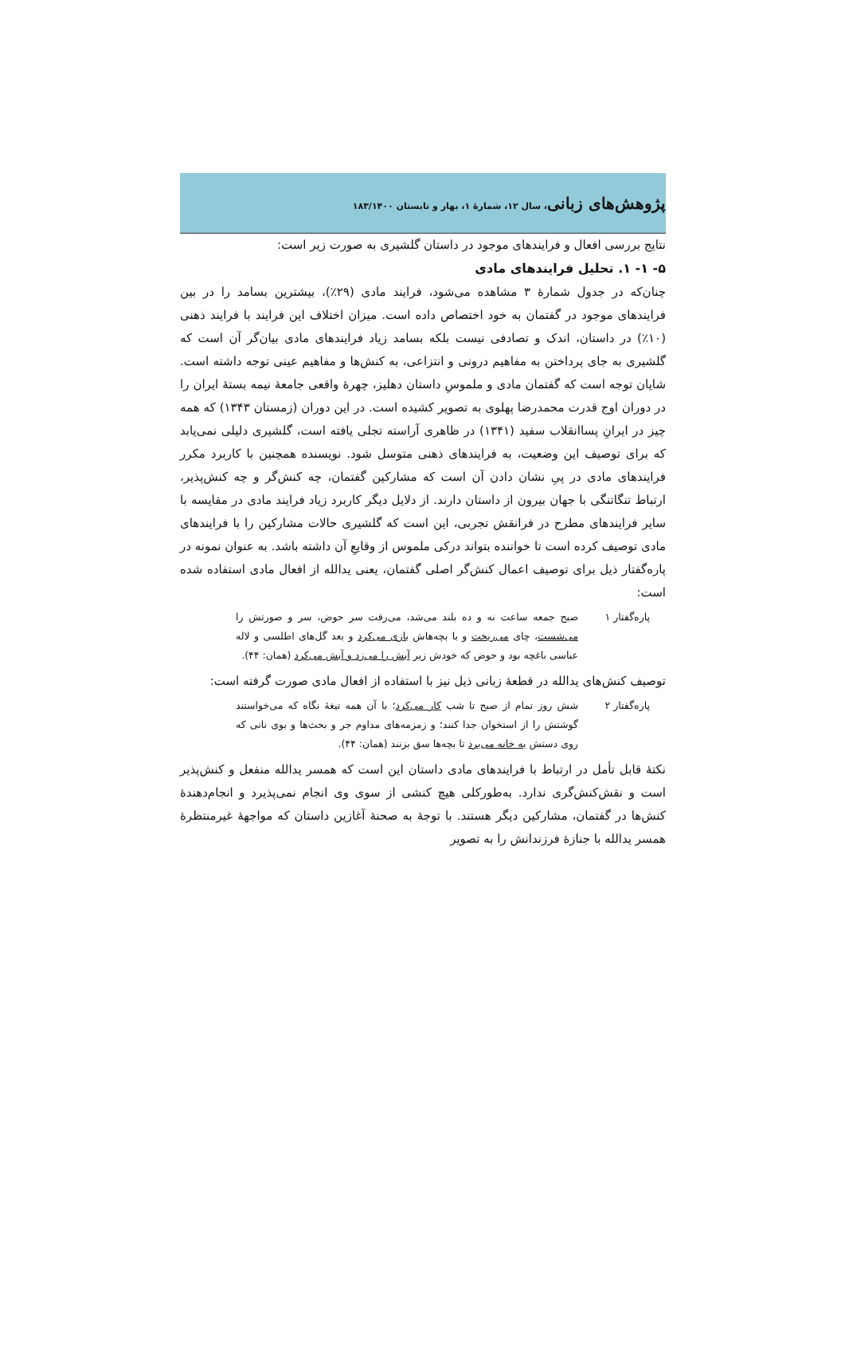پژوهش‌های زبانی، سال ۱۲، شمارهٔ ۱، بهار و تابستان ۱۸۳/۱۴۰۰
نتایج بررسی افعال و فرایندهای موجود در داستان گلشیری به صورت زیر است:
۵- ۱- ۱. تحلیل فرایندهای مادی
چنان‌که در جدول شمارهٔ ۳ مشاهده می‌شود، فرایند مادی (۲۹٪)، بیشترین بسامد را در بین فرایندهای موجود در گفتمان به خود اختصاص داده است. میزان اختلاف این فرایند با فرایند ذهنی (۱۰٪) در داستان، اندک و تصادفی نیست بلکه بسامد زیاد فرایندهای مادی بیان‌گر آن است که گلشیری به جای پرداختن به مفاهیم درونی و انتزاعی، به کنش‌ها و مفاهیم عینی توجه داشته است. شایان توجه است که گفتمان مادی و ملموسِ داستان دهلیز، چهرهٔ واقعی جامعهٔ نیمه بستهٔ ایران را در دوران اوج قدرت محمدرضا پهلوی به تصویر کشیده است. در این دوران (زمستان ۱۳۴۳) که همه چیز در ایرانِ پساانقلاب سفید (۱۳۴۱) در ظاهری آراسته تجلی یافته است، گلشیری دلیلی نمی‌یابد که برای توصیف این وضعیت، به فرایندهای ذهنی متوسل شود. نویسنده همچنین با کاربرد مکرر فرایندهای مادی در پیِ نشان دادن آن است که مشارکین گفتمان، چه کنش‌گر و چه کنش‌پذیر، ارتباط تنگاتنگی با جهان بیرون از داستان دارند. از دلایل دیگر کاربرد زیاد فرایند مادی در مقایسه با سایر فرایندهای مطرح در فرانقش تجربی، این است که گلشیری حالات مشارکین را با فرایندهای مادی توصیف کرده است تا خواننده بتواند درکی ملموس از وقایعِ آن داشته باشد. به عنوان نمونه در پاره‌گفتار ذیل برای توصیف اعمال کنش‌گر اصلی گفتمان، یعنی یدالله از افعال مادی استفاده شده است:
پاره‌گفتار ۱ صبح جمعه ساعت نه و ده بلند می‌شد، می‌رفت سر حوض، سر و صورتش را می‌شست، چای می‌ریخت و با بچه‌هاش بازی می‌کرد و بعد گل‌های اطلسی و لاله عباسی باغچه بود و حوض که خودش زیر آبش را می‌زد و آبش می‌کرد (همان: ۴۴).
توصیف کنش‌های یدالله در قطعهٔ زبانی ذیل نیز با استفاده از افعال مادی صورت گرفته است:
پاره‌گفتار ۲ شش روز تمام از صبح تا شب کار می‌کرد؛ با آن همه تیغهٔ نگاه که می‌خواستند گوشتش را از استخوان جدا کنند؛ و زمزمه‌های مداوم جر و بحث‌ها و بوی نانی که روی دستش به خانه می‌برد تا بچه‌ها سق بزنند (همان: ۴۴).
نکتهٔ قابل تأمل در ارتباط با فرایندهای مادی داستان این است که همسر یدالله منفعل و کنش‌پذیر است و نقش‌کنش‌گری ندارد. به‌طورکلی هیچ کنشی از سوی وی انجام نمی‌پذیرد و انجام‌دهندهٔ کنش‌ها در گفتمان، مشارکین دیگر هستند. با توجهٔ به صحنهٔ آغازین داستان که مواجههٔ غیرمنتظرهٔ همسر یدالله با جنازهٔ فرزندانش را به تصویر